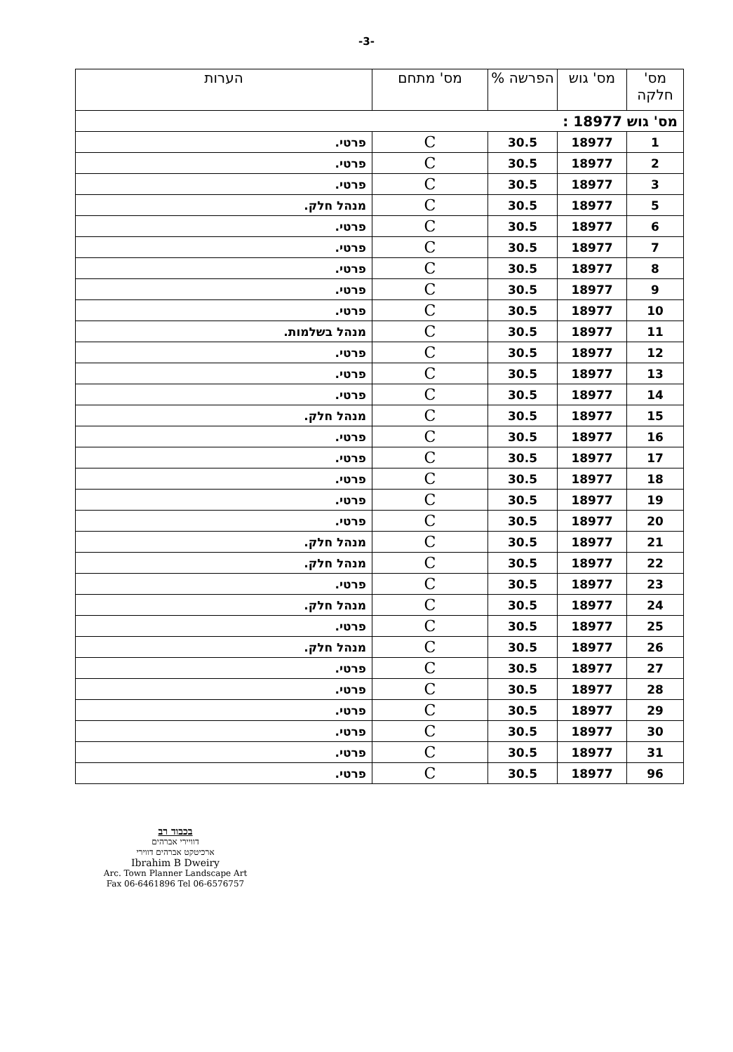-3-
| מס' חלקה | מס' גוש | הפרשה % | מס' מתחם | הערות |
| --- | --- | --- | --- | --- |
| מס' גוש 18977 : | | | | |
| 1 | 18977 | 30.5 | C | פרטי. |
| 2 | 18977 | 30.5 | C | פרטי. |
| 3 | 18977 | 30.5 | C | פרטי. |
| 5 | 18977 | 30.5 | C | מנהל חלק. |
| 6 | 18977 | 30.5 | C | פרטי. |
| 7 | 18977 | 30.5 | C | פרטי. |
| 8 | 18977 | 30.5 | C | פרטי. |
| 9 | 18977 | 30.5 | C | פרטי. |
| 10 | 18977 | 30.5 | C | פרטי. |
| 11 | 18977 | 30.5 | C | מנהל בשלמות. |
| 12 | 18977 | 30.5 | C | פרטי. |
| 13 | 18977 | 30.5 | C | פרטי. |
| 14 | 18977 | 30.5 | C | פרטי. |
| 15 | 18977 | 30.5 | C | מנהל חלק. |
| 16 | 18977 | 30.5 | C | פרטי. |
| 17 | 18977 | 30.5 | C | פרטי. |
| 18 | 18977 | 30.5 | C | פרטי. |
| 19 | 18977 | 30.5 | C | פרטי. |
| 20 | 18977 | 30.5 | C | פרטי. |
| 21 | 18977 | 30.5 | C | מנהל חלק. |
| 22 | 18977 | 30.5 | C | מנהל חלק. |
| 23 | 18977 | 30.5 | C | פרטי. |
| 24 | 18977 | 30.5 | C | מנהל חלק. |
| 25 | 18977 | 30.5 | C | פרטי. |
| 26 | 18977 | 30.5 | C | מנהל חלק. |
| 27 | 18977 | 30.5 | C | פרטי. |
| 28 | 18977 | 30.5 | C | פרטי. |
| 29 | 18977 | 30.5 | C | פרטי. |
| 30 | 18977 | 30.5 | C | פרטי. |
| 31 | 18977 | 30.5 | C | פרטי. |
| 96 | 18977 | 30.5 | C | פרטי. |
בכבוד רב
דוויירי אברהים
ארכיטקט אברהים דווירי
Ibrahim B Dweiry
Arc. Town Planner Landscape Art
Fax 06-6461896 Tel 06-6576757